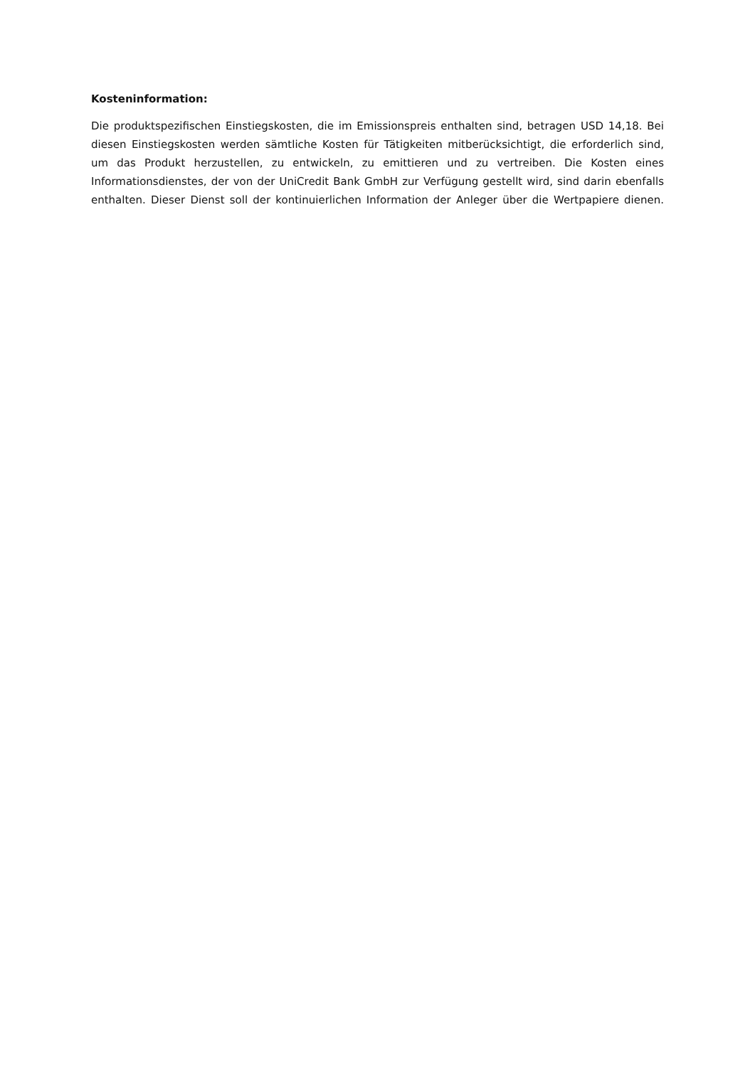Kosteninformation:
Die produktspezifischen Einstiegskosten, die im Emissionspreis enthalten sind, betragen USD 14,18. Bei diesen Einstiegskosten werden sämtliche Kosten für Tätigkeiten mitberücksichtigt, die erforderlich sind, um das Produkt herzustellen, zu entwickeln, zu emittieren und zu vertreiben. Die Kosten eines Informationsdienstes, der von der UniCredit Bank GmbH zur Verfügung gestellt wird, sind darin ebenfalls enthalten. Dieser Dienst soll der kontinuierlichen Information der Anleger über die Wertpapiere dienen.